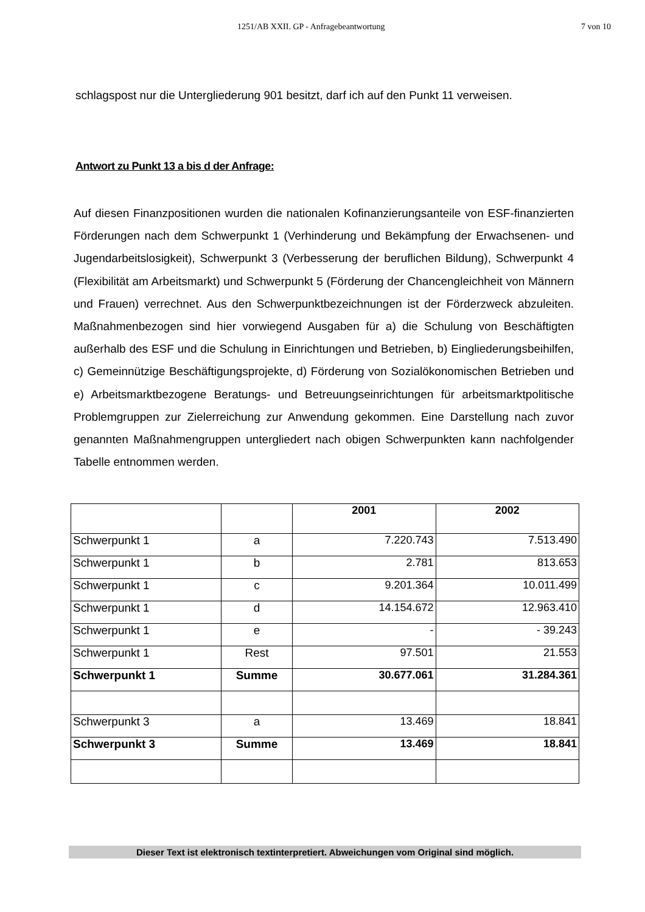1251/AB XXII. GP - Anfragebeantwortung 7 von 10
schlagspost nur die Untergliederung 901 besitzt, darf ich auf den Punkt 11 verweisen.
Antwort zu Punkt 13 a bis d der Anfrage:
Auf diesen Finanzpositionen wurden die nationalen Kofinanzierungsanteile von ESF-finanzierten Förderungen nach dem Schwerpunkt 1 (Verhinderung und Bekämpfung der Erwachsenen- und Jugendarbeitslosigkeit), Schwerpunkt 3 (Verbesserung der beruflichen Bildung), Schwerpunkt 4 (Flexibilität am Arbeitsmarkt) und Schwerpunkt 5 (Förderung der Chancengleichheit von Männern und Frauen) verrechnet. Aus den Schwerpunktbezeichnungen ist der Förderzweck abzuleiten. Maßnahmenbezogen sind hier vorwiegend Ausgaben für a) die Schulung von Beschäftigten außerhalb des ESF und die Schulung in Einrichtungen und Betrieben, b) Eingliederungsbeihilfen, c) Gemeinnützige Beschäftigungsprojekte, d) Förderung von Sozialökonomischen Betrieben und e) Arbeitsmarktbezogene Beratungs- und Betreuungseinrichtungen für arbeitsmarktpolitische Problemgruppen zur Zielerreichung zur Anwendung gekommen. Eine Darstellung nach zuvor genannten Maßnahmengruppen untergliedert nach obigen Schwerpunkten kann nachfolgender Tabelle entnommen werden.
| | | 2001 | 2002 |
| --- | --- | --- | --- |
| Schwerpunkt 1 | a | 7.220.743 | 7.513.490 |
| Schwerpunkt 1 | b | 2.781 | 813.653 |
| Schwerpunkt 1 | c | 9.201.364 | 10.011.499 |
| Schwerpunkt 1 | d | 14.154.672 | 12.963.410 |
| Schwerpunkt 1 | e | - | - 39.243 |
| Schwerpunkt 1 | Rest | 97.501 | 21.553 |
| Schwerpunkt 1 | Summe | 30.677.061 | 31.284.361 |
| Schwerpunkt 3 | a | 13.469 | 18.841 |
| Schwerpunkt 3 | Summe | 13.469 | 18.841 |
Dieser Text ist elektronisch textinterpretiert. Abweichungen vom Original sind möglich.